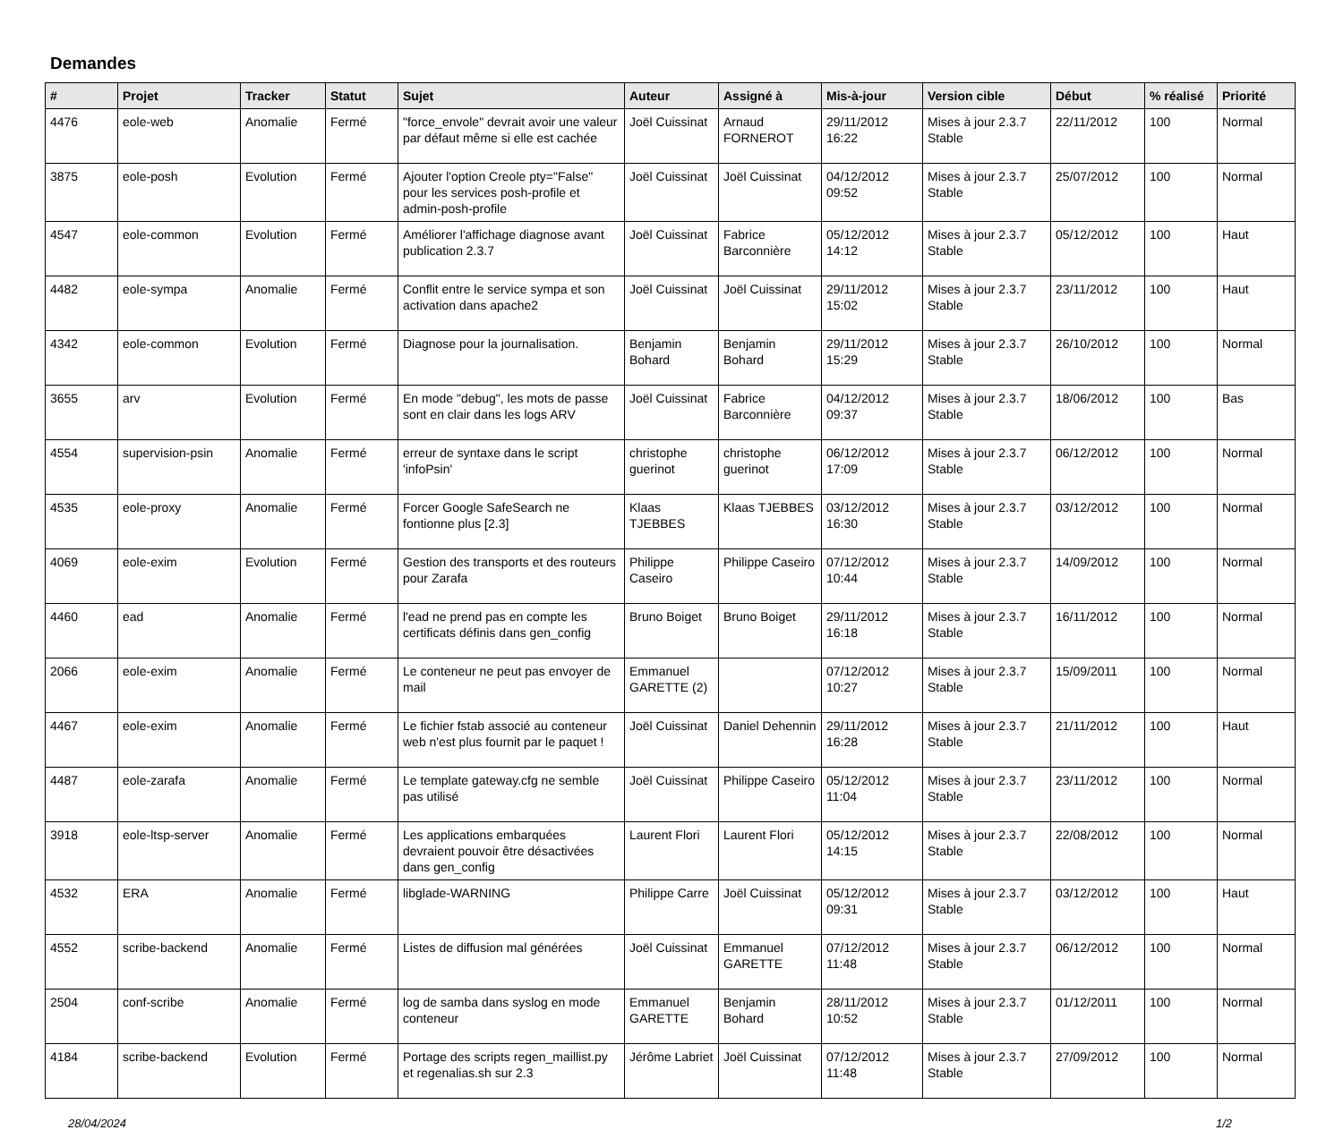Demandes
| # | Projet | Tracker | Statut | Sujet | Auteur | Assigné à | Mis-à-jour | Version cible | Début | % réalisé | Priorité |
| --- | --- | --- | --- | --- | --- | --- | --- | --- | --- | --- | --- |
| 4476 | eole-web | Anomalie | Fermé | "force_envole" devrait avoir une valeur par défaut même si elle est cachée | Joël Cuissinat | Arnaud FORNEROT | 29/11/2012 16:22 | Mises à jour 2.3.7 Stable | 22/11/2012 | 100 | Normal |
| 3875 | eole-posh | Evolution | Fermé | Ajouter l'option Creole pty="False" pour les services posh-profile et admin-posh-profile | Joël Cuissinat | Joël Cuissinat | 04/12/2012 09:52 | Mises à jour 2.3.7 Stable | 25/07/2012 | 100 | Normal |
| 4547 | eole-common | Evolution | Fermé | Améliorer l'affichage diagnose avant publication 2.3.7 | Joël Cuissinat | Fabrice Barconnière | 05/12/2012 14:12 | Mises à jour 2.3.7 Stable | 05/12/2012 | 100 | Haut |
| 4482 | eole-sympa | Anomalie | Fermé | Conflit entre le service sympa et son activation dans apache2 | Joël Cuissinat | Joël Cuissinat | 29/11/2012 15:02 | Mises à jour 2.3.7 Stable | 23/11/2012 | 100 | Haut |
| 4342 | eole-common | Evolution | Fermé | Diagnose pour la journalisation. | Benjamin Bohard | Benjamin Bohard | 29/11/2012 15:29 | Mises à jour 2.3.7 Stable | 26/10/2012 | 100 | Normal |
| 3655 | arv | Evolution | Fermé | En mode "debug", les mots de passe sont en clair dans les logs ARV | Joël Cuissinat | Fabrice Barconnière | 04/12/2012 09:37 | Mises à jour 2.3.7 Stable | 18/06/2012 | 100 | Bas |
| 4554 | supervision-psin | Anomalie | Fermé | erreur de syntaxe dans le script 'infoPsin' | christophe guerinot | christophe guerinot | 06/12/2012 17:09 | Mises à jour 2.3.7 Stable | 06/12/2012 | 100 | Normal |
| 4535 | eole-proxy | Anomalie | Fermé | Forcer Google SafeSearch ne fontionne plus [2.3] | Klaas TJEBBES | Klaas TJEBBES | 03/12/2012 16:30 | Mises à jour 2.3.7 Stable | 03/12/2012 | 100 | Normal |
| 4069 | eole-exim | Evolution | Fermé | Gestion des transports et des routeurs pour Zarafa | Philippe Caseiro | Philippe Caseiro | 07/12/2012 10:44 | Mises à jour 2.3.7 Stable | 14/09/2012 | 100 | Normal |
| 4460 | ead | Anomalie | Fermé | l'ead ne prend pas en compte les certificats définis dans gen_config | Bruno Boiget | Bruno Boiget | 29/11/2012 16:18 | Mises à jour 2.3.7 Stable | 16/11/2012 | 100 | Normal |
| 2066 | eole-exim | Anomalie | Fermé | Le conteneur ne peut pas envoyer de mail | Emmanuel GARETTE (2) | | 07/12/2012 10:27 | Mises à jour 2.3.7 Stable | 15/09/2011 | 100 | Normal |
| 4467 | eole-exim | Anomalie | Fermé | Le fichier fstab associé au conteneur web n'est plus fournit par le paquet ! | Joël Cuissinat | Daniel Dehennin | 29/11/2012 16:28 | Mises à jour 2.3.7 Stable | 21/11/2012 | 100 | Haut |
| 4487 | eole-zarafa | Anomalie | Fermé | Le template gateway.cfg ne semble pas utilisé | Joël Cuissinat | Philippe Caseiro | 05/12/2012 11:04 | Mises à jour 2.3.7 Stable | 23/11/2012 | 100 | Normal |
| 3918 | eole-ltsp-server | Anomalie | Fermé | Les applications embarquées devraient pouvoir être désactivées dans gen_config | Laurent Flori | Laurent Flori | 05/12/2012 14:15 | Mises à jour 2.3.7 Stable | 22/08/2012 | 100 | Normal |
| 4532 | ERA | Anomalie | Fermé | libglade-WARNING | Philippe Carre | Joël Cuissinat | 05/12/2012 09:31 | Mises à jour 2.3.7 Stable | 03/12/2012 | 100 | Haut |
| 4552 | scribe-backend | Anomalie | Fermé | Listes de diffusion mal générées | Joël Cuissinat | Emmanuel GARETTE | 07/12/2012 11:48 | Mises à jour 2.3.7 Stable | 06/12/2012 | 100 | Normal |
| 2504 | conf-scribe | Anomalie | Fermé | log de samba dans syslog en mode conteneur | Emmanuel GARETTE | Benjamin Bohard | 28/11/2012 10:52 | Mises à jour 2.3.7 Stable | 01/12/2011 | 100 | Normal |
| 4184 | scribe-backend | Evolution | Fermé | Portage des scripts regen_maillist.py et regenalias.sh sur 2.3 | Jérôme Labriet | Joël Cuissinat | 07/12/2012 11:48 | Mises à jour 2.3.7 Stable | 27/09/2012 | 100 | Normal |
28/04/2024 1/2